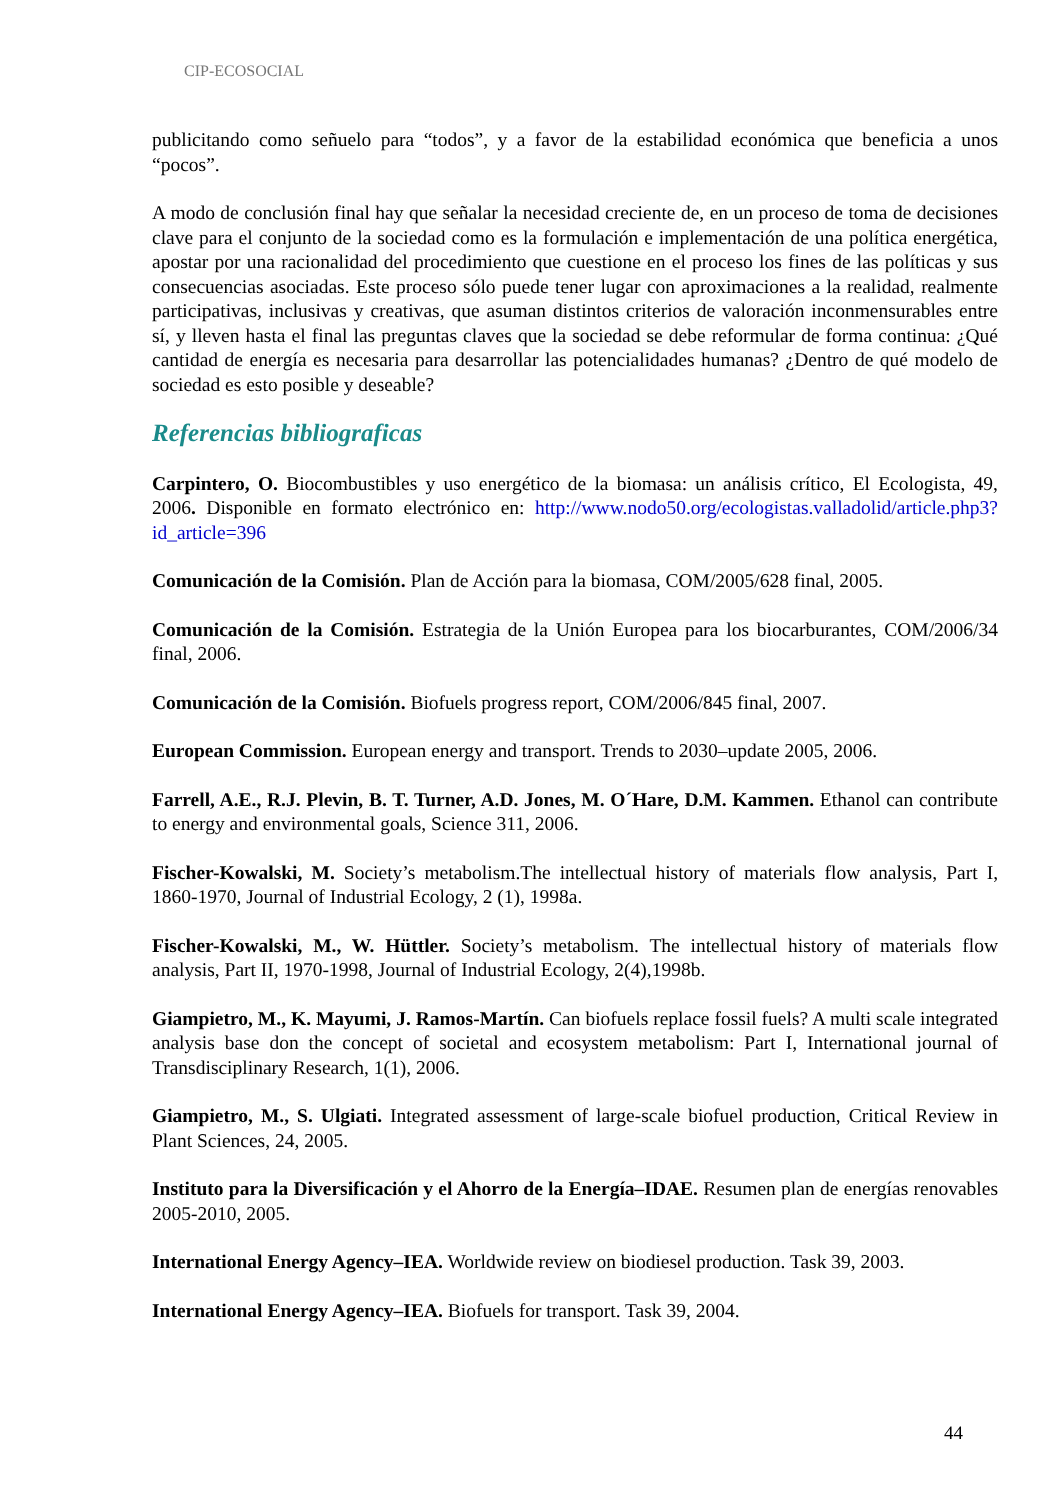CIP-ECOSOCIAL
publicitando como señuelo para “todos”, y a favor de la estabilidad económica que beneficia a unos “pocos”.
A modo de conclusión final hay que señalar la necesidad creciente de, en un proceso de toma de decisiones clave para el conjunto de la sociedad como es la formulación e implementación de una política energética, apostar por una racionalidad del procedimiento que cuestione en el proceso los fines de las políticas y sus consecuencias asociadas. Este proceso sólo puede tener lugar con aproximaciones a la realidad, realmente participativas, inclusivas y creativas, que asuman distintos criterios de valoración inconmensurables entre sí, y lleven hasta el final las preguntas claves que la sociedad se debe reformular de forma continua: ¿Qué cantidad de energía es necesaria para desarrollar las potencialidades humanas? ¿Dentro de qué modelo de sociedad es esto posible y deseable?
Referencias bibliograficas
Carpintero, O. Biocombustibles y uso energético de la biomasa: un análisis crítico, El Ecologista, 49, 2006. Disponible en formato electrónico en: http://www.nodo50.org/ecologistas.valladolid/article.php3?id_article=396
Comunicación de la Comisión. Plan de Acción para la biomasa, COM/2005/628 final, 2005.
Comunicación de la Comisión. Estrategia de la Unión Europea para los biocarburantes, COM/2006/34 final, 2006.
Comunicación de la Comisión. Biofuels progress report, COM/2006/845 final, 2007.
European Commission. European energy and transport. Trends to 2030–update 2005, 2006.
Farrell, A.E., R.J. Plevin, B. T. Turner, A.D. Jones, M. O´Hare, D.M. Kammen. Ethanol can contribute to energy and environmental goals, Science 311, 2006.
Fischer-Kowalski, M. Society’s metabolism.The intellectual history of materials flow analysis, Part I, 1860-1970, Journal of Industrial Ecology, 2 (1), 1998a.
Fischer-Kowalski, M., W. Hüttler. Society’s metabolism. The intellectual history of materials flow analysis, Part II, 1970-1998, Journal of Industrial Ecology, 2(4),1998b.
Giampietro, M., K. Mayumi, J. Ramos-Martín. Can biofuels replace fossil fuels? A multi scale integrated analysis base don the concept of societal and ecosystem metabolism: Part I, International journal of Transdisciplinary Research, 1(1), 2006.
Giampietro, M., S. Ulgiati. Integrated assessment of large-scale biofuel production, Critical Review in Plant Sciences, 24, 2005.
Instituto para la Diversificación y el Ahorro de la Energía–IDAE. Resumen plan de energías renovables 2005-2010, 2005.
International Energy Agency–IEA. Worldwide review on biodiesel production. Task 39, 2003.
International Energy Agency–IEA. Biofuels for transport. Task 39, 2004.
44